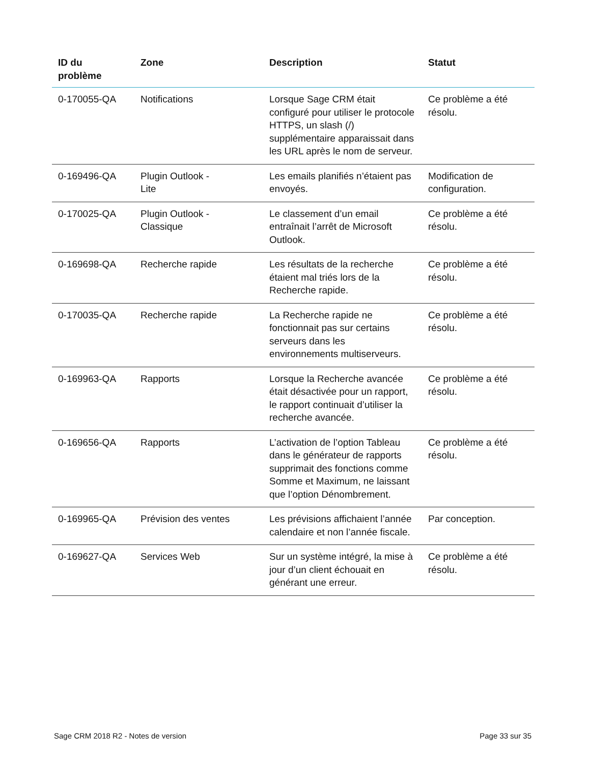| ID du problème | Zone | Description | Statut |
| --- | --- | --- | --- |
| 0-170055-QA | Notifications | Lorsque Sage CRM était configuré pour utiliser le protocole HTTPS, un slash (/) supplémentaire apparaissait dans les URL après le nom de serveur. | Ce problème a été résolu. |
| 0-169496-QA | Plugin Outlook - Lite | Les emails planifiés n’étaient pas envoyés. | Modification de configuration. |
| 0-170025-QA | Plugin Outlook - Classique | Le classement d’un email entraînait l’arrêt de Microsoft Outlook. | Ce problème a été résolu. |
| 0-169698-QA | Recherche rapide | Les résultats de la recherche étaient mal triés lors de la Recherche rapide. | Ce problème a été résolu. |
| 0-170035-QA | Recherche rapide | La Recherche rapide ne fonctionnait pas sur certains serveurs dans les environnements multiserveurs. | Ce problème a été résolu. |
| 0-169963-QA | Rapports | Lorsque la Recherche avancée était désactivée pour un rapport, le rapport continuait d’utiliser la recherche avancée. | Ce problème a été résolu. |
| 0-169656-QA | Rapports | L’activation de l’option Tableau dans le générateur de rapports supprimait des fonctions comme Somme et Maximum, ne laissant que l’option Dénombrement. | Ce problème a été résolu. |
| 0-169965-QA | Prévision des ventes | Les prévisions affichaient l’année calendaire et non l’année fiscale. | Par conception. |
| 0-169627-QA | Services Web | Sur un système intégré, la mise à jour d’un client échouait en générant une erreur. | Ce problème a été résolu. |
Sage CRM 2018 R2 - Notes de version
Page 33 sur 35